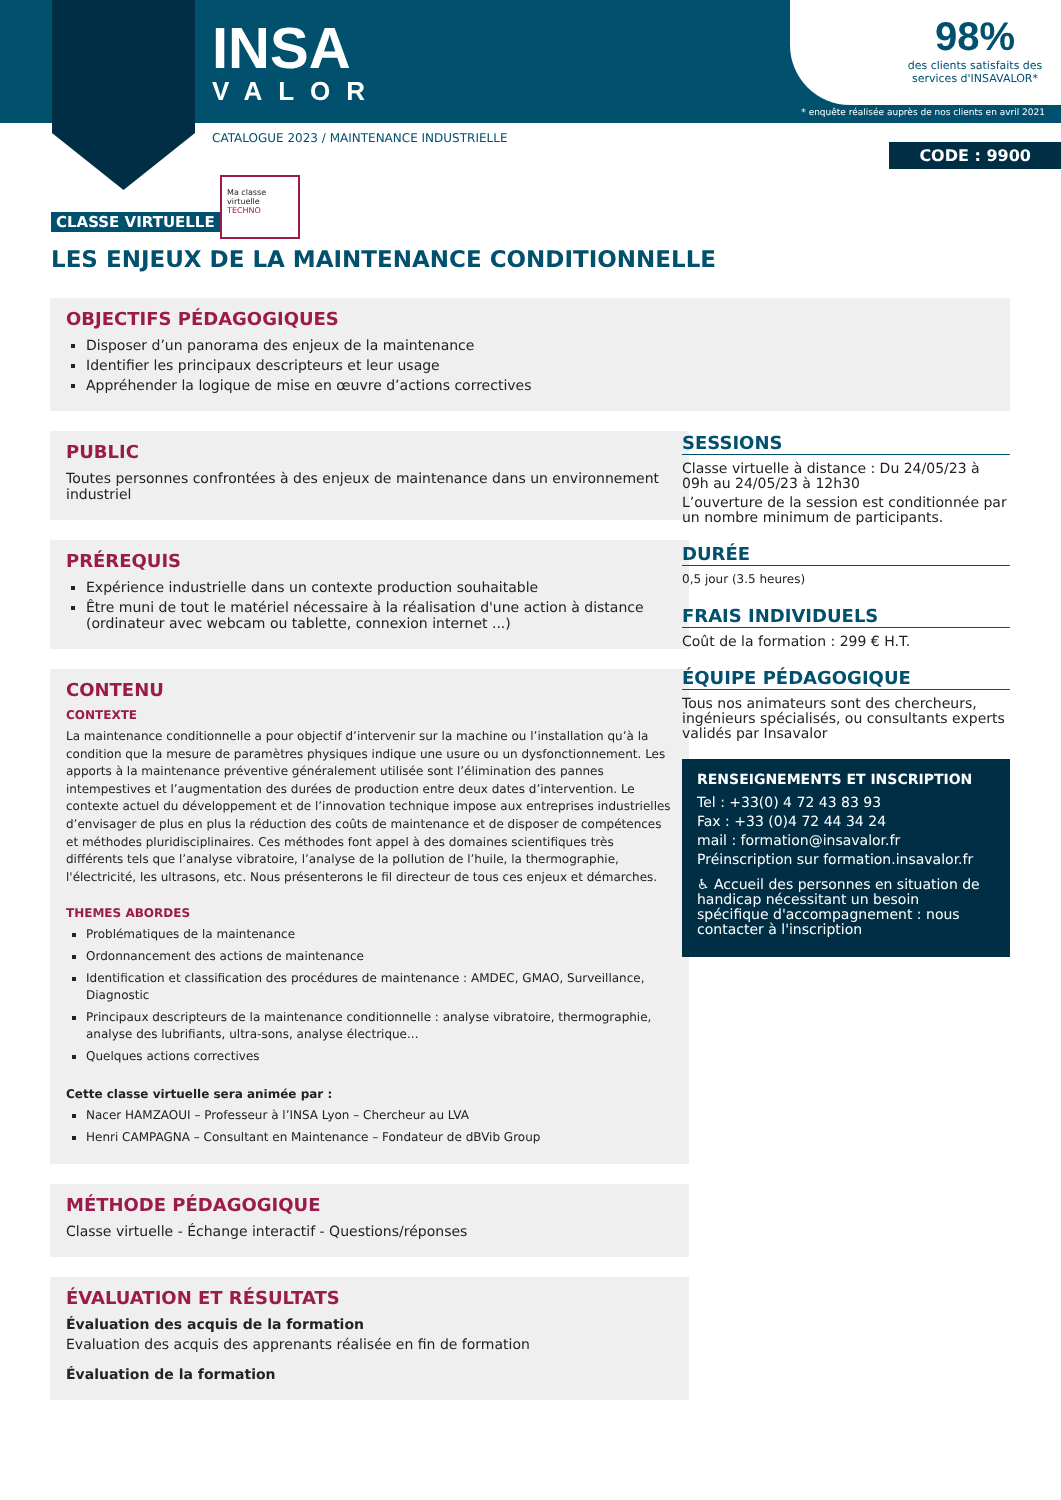INSA
VALOR
98%
des clients satisfaits des services d'INSAVALOR*
* enquête réalisée auprès de nos clients en avril 2021
CATALOGUE 2023 / MAINTENANCE INDUSTRIELLE
CODE : 9900
Ma classe virtuelle
TECHNO
CLASSE VIRTUELLE
LES ENJEUX DE LA MAINTENANCE CONDITIONNELLE
OBJECTIFS PÉDAGOGIQUES
Disposer d’un panorama des enjeux de la maintenance
Identifier les principaux descripteurs et leur usage
Appréhender la logique de mise en œuvre d’actions correctives
PUBLIC
Toutes personnes confrontées à des enjeux de maintenance dans un environnement industriel
PRÉREQUIS
Expérience industrielle dans un contexte production souhaitable
Être muni de tout le matériel nécessaire à la réalisation d'une action à distance (ordinateur avec webcam ou tablette, connexion internet ...)
CONTENU
CONTEXTE
La maintenance conditionnelle a pour objectif d’intervenir sur la machine ou l’installation qu’à la condition que la mesure de paramètres physiques indique une usure ou un dysfonctionnement. Les apports à la maintenance préventive généralement utilisée sont l’élimination des pannes intempestives et l’augmentation des durées de production entre deux dates d’intervention. Le contexte actuel du développement et de l’innovation technique impose aux entreprises industrielles d’envisager de plus en plus la réduction des coûts de maintenance et de disposer de compétences et méthodes pluridisciplinaires. Ces méthodes font appel à des domaines scientifiques très différents tels que l’analyse vibratoire, l’analyse de la pollution de l’huile, la thermographie, l'électricité, les ultrasons, etc. Nous présenterons le fil directeur de tous ces enjeux et démarches.
THEMES ABORDES
Problématiques de la maintenance
Ordonnancement des actions de maintenance
Identification et classification des procédures de maintenance : AMDEC, GMAO, Surveillance, Diagnostic
Principaux descripteurs de la maintenance conditionnelle : analyse vibratoire, thermographie, analyse des lubrifiants, ultra-sons, analyse électrique...
Quelques actions correctives
Cette classe virtuelle sera animée par :
Nacer HAMZAOUI – Professeur à l’INSA Lyon – Chercheur au LVA
Henri CAMPAGNA – Consultant en Maintenance – Fondateur de dBVib Group
MÉTHODE PÉDAGOGIQUE
Classe virtuelle - Échange interactif - Questions/réponses
ÉVALUATION ET RÉSULTATS
Évaluation des acquis de la formation
Evaluation des acquis des apprenants réalisée en fin de formation
Évaluation de la formation
SESSIONS
Classe virtuelle à distance : Du 24/05/23 à 09h au 24/05/23 à 12h30
L’ouverture de la session est conditionnée par un nombre minimum de participants.
DURÉE
0,5 jour (3.5 heures)
FRAIS INDIVIDUELS
Coût de la formation : 299 € H.T.
ÉQUIPE PÉDAGOGIQUE
Tous nos animateurs sont des chercheurs, ingénieurs spécialisés, ou consultants experts validés par Insavalor
RENSEIGNEMENTS ET INSCRIPTION
Tel : +33(0) 4 72 43 83 93
Fax : +33 (0)4 72 44 34 24
mail : formation@insavalor.fr
Préinscription sur formation.insavalor.fr
♿ Accueil des personnes en situation de handicap nécessitant un besoin spécifique d'accompagnement : nous contacter à l'inscription